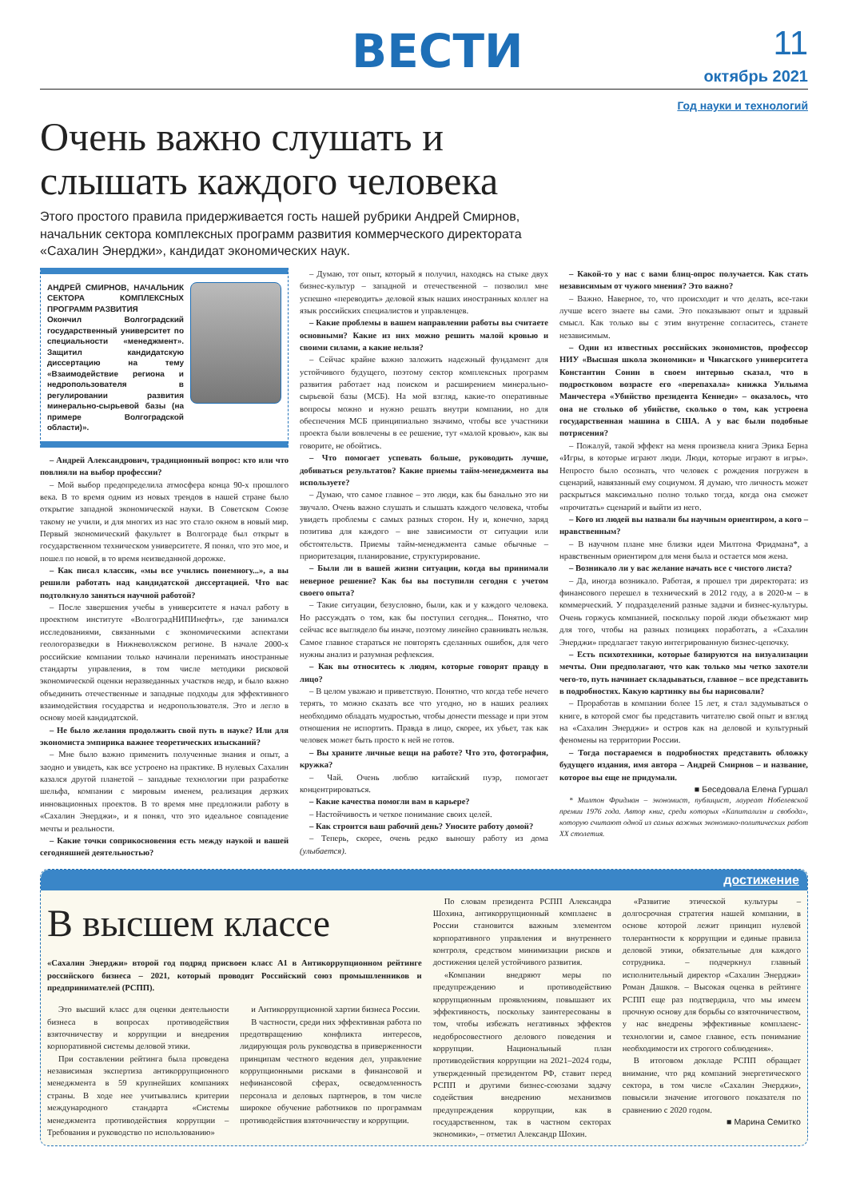ВЕСТИ
11
октябрь 2021
Год науки и технологий
Очень важно слушать и слышать каждого человека
Этого простого правила придерживается гость нашей рубрики Андрей Смирнов, начальник сектора комплексных программ развития коммерческого директората «Сахалин Энерджи», кандидат экономических наук.
АНДРЕЙ СМИРНОВ, НАЧАЛЬНИК СЕКТОРА КОМПЛЕКСНЫХ ПРОГРАММ РАЗВИТИЯ
Окончил Волгоградский государственный университет по специальности «менеджмент». Защитил кандидатскую диссертацию на тему «Взаимодействие региона и недропользователя в регулировании развития минерально-сырьевой базы (на примере Волгоградской области)».
– Андрей Александрович, традиционный вопрос: кто или что повлияли на выбор профессии?
– Мой выбор предопределила атмосфера конца 90-х прошлого века. В то время одним из новых трендов в нашей стране было открытие западной экономической науки. В Советском Союзе такому не учили, и для многих из нас это стало окном в новый мир. Первый экономический факультет в Волгограде был открыт в государственном техническом университете. Я понял, что это мое, и пошел по новой, в то время неизведанной дорожке.
– Как писал классик, «мы все учились понемногу...», а вы решили работать над кандидатской диссертацией. Что вас подтолкнуло заняться научной работой?
– После завершения учебы в университете я начал работу в проектном институте «ВолгоградНИПИнефть», где занимался исследованиями, связанными с экономическими аспектами геологоразведки в Нижневолжском регионе. В начале 2000-х российские компании только начинали перенимать иностранные стандарты управления, в том числе методики рисковой экономической оценки неразведанных участков недр, и было важно объединить отечественные и западные подходы для эффективного взаимодействия государства и недропользователя. Это и легло в основу моей кандидатской.
– Не было желания продолжить свой путь в науке? Или для экономиста эмпирика важнее теоретических изысканий?
– Мне было важно применить полученные знания и опыт, а заодно и увидеть, как все устроено на практике. В нулевых Сахалин казался другой планетой – западные технологии при разработке шельфа, компании с мировым именем, реализация дерзких инновационных проектов. В то время мне предложили работу в «Сахалин Энерджи», и я понял, что это идеальное совпадение мечты и реальности.
– Какие точки соприкосновения есть между наукой и вашей сегодняшней деятельностью?
– Думаю, тот опыт, который я получил, находясь на стыке двух бизнес-культур – западной и отечественной – позволил мне успешно «переводить» деловой язык наших иностранных коллег на язык российских специалистов и управленцев.
– Какие проблемы в вашем направлении работы вы считаете основными? Какие из них можно решить малой кровью и своими силами, а какие нельзя?
– Сейчас крайне важно заложить надежный фундамент для устойчивого будущего, поэтому сектор комплексных программ развития работает над поиском и расширением минерально-сырьевой базы (МСБ). На мой взгляд, какие-то оперативные вопросы можно и нужно решать внутри компании, но для обеспечения МСБ принципиально значимо, чтобы все участники проекта были вовлечены в ее решение, тут «малой кровью», как вы говорите, не обойтись.
– Что помогает успевать больше, руководить лучше, добиваться результатов? Какие приемы тайм-менеджмента вы используете?
– Думаю, что самое главное – это люди, как бы банально это ни звучало. Очень важно слушать и слышать каждого человека, чтобы увидеть проблемы с самых разных сторон. Ну и, конечно, заряд позитива для каждого – вне зависимости от ситуации или обстоятельств. Приемы тайм-менеджмента самые обычные – приоритезация, планирование, структурирование.
– Были ли в вашей жизни ситуации, когда вы принимали неверное решение? Как бы вы поступили сегодня с учетом своего опыта?
– Такие ситуации, безусловно, были, как и у каждого человека. Но рассуждать о том, как бы поступил сегодня... Понятно, что сейчас все выглядело бы иначе, поэтому линейно сравнивать нельзя. Самое главное стараться не повторять сделанных ошибок, для чего нужны анализ и разумная рефлексия.
– Как вы относитесь к людям, которые говорят правду в лицо?
– В целом уважаю и приветствую. Понятно, что когда тебе нечего терять, то можно сказать все что угодно, но в наших реалиях необходимо обладать мудростью, чтобы донести message и при этом отношения не испортить. Правда в лицо, скорее, их убьет, так как человек может быть просто к ней не готов.
– Вы храните личные вещи на работе? Что это, фотография, кружка?
– Чай. Очень люблю китайский пуэр, помогает концентрироваться.
– Какие качества помогли вам в карьере?
– Настойчивость и четкое понимание своих целей.
– Как строится ваш рабочий день? Уносите работу домой?
– Теперь, скорее, очень редко выношу работу из дома (улыбается).
– Какой-то у нас с вами блиц-опрос получается. Как стать независимым от чужого мнения? Это важно?
– Важно. Наверное, то, что происходит и что делать, все-таки лучше всего знаете вы сами. Это показывают опыт и здравый смысл. Как только вы с этим внутренне согласитесь, станете независимым.
– Один из известных российских экономистов, профессор НИУ «Высшая школа экономики» и Чикагского университета Константин Сонин в своем интервью сказал, что в подростковом возрасте его «перепахала» книжка Уильяма Манчестера «Убийство президента Кеннеди» – оказалось, что она не столько об убийстве, сколько о том, как устроена государственная машина в США. А у вас были подобные потрясения?
– Пожалуй, такой эффект на меня произвела книга Эрика Берна «Игры, в которые играют люди. Люди, которые играют в игры». Непросто было осознать, что человек с рождения погружен в сценарий, навязанный ему социумом. Я думаю, что личность может раскрыться максимально полно только тогда, когда она сможет «прочитать» сценарий и выйти из него.
– Кого из людей вы назвали бы научным ориентиром, а кого – нравственным?
– В научном плане мне близки идеи Милтона Фридмана*, а нравственным ориентиром для меня была и остается моя жена.
– Возникало ли у вас желание начать все с чистого листа?
– Да, иногда возникало. Работая, я прошел три директората: из финансового перешел в технический в 2012 году, а в 2020-м – в коммерческий. У подразделений разные задачи и бизнес-культуры. Очень горжусь компанией, поскольку порой люди объезжают мир для того, чтобы на разных позициях поработать, а «Сахалин Энерджи» предлагает такую интегрированную бизнес-цепочку.
– Есть психотехники, которые базируются на визуализации мечты. Они предполагают, что как только мы четко захотели чего-то, путь начинает складываться, главное – все представить в подробностях. Какую картинку вы бы нарисовали?
– Проработав в компании более 15 лет, я стал задумываться о книге, в которой смог бы представить читателю свой опыт и взгляд на «Сахалин Энерджи» и остров как на деловой и культурный феномены на территории России.
– Тогда постараемся в подробностях представить обложку будущего издания, имя автора – Андрей Смирнов – и название, которое вы еще не придумали.
■ Беседовала Елена Гуршал
* Милтон Фридман – экономист, публицист, лауреат Нобелевской премии 1976 года. Автор книг, среди которых «Капитализм и свобода», которую считают одной из самых важных экономико-политических работ XX столетия.
достижение
В высшем классе
«Сахалин Энерджи» второй год подряд присвоен класс А1 в Антикоррупционном рейтинге российского бизнеса – 2021, который проводит Российский союз промышленников и предпринимателей (РСПП).
Это высший класс для оценки деятельности бизнеса в вопросах противодействия взяточничеству и коррупции и внедрения корпоративной системы деловой этики.
При составлении рейтинга была проведена независимая экспертиза антикоррупционного менеджмента в 59 крупнейших компаниях страны. В ходе нее учитывались критерии международного стандарта «Системы менеджмента противодействия коррупции – Требования и руководство по использованию»
и Антикоррупционной хартии бизнеса России.
В частности, среди них эффективная работа по предотвращению конфликта интересов, лидирующая роль руководства в приверженности принципам честного ведения дел, управление коррупционными рисками в финансовой и нефинансовой сферах, осведомленность персонала и деловых партнеров, в том числе широкое обучение работников по программам противодействия взяточничеству и коррупции.
По словам президента РСПП Александра Шохина, антикоррупционный комплаенс в России становится важным элементом корпоративного управления и внутреннего контроля, средством минимизации рисков и достижения целей устойчивого развития.
«Компании внедряют меры по предупреждению и противодействию коррупционным проявлениям, повышают их эффективность, поскольку заинтересованы в том, чтобы избежать негативных эффектов недобросовестного делового поведения и коррупции. Национальный план противодействия коррупции на 2021–2024 годы, утвержденный президентом РФ, ставит перед РСПП и другими бизнес-союзами задачу содействия внедрению механизмов предупреждения коррупции, как в государственном, так в частном секторах экономики», – отметил Александр Шохин.
«Развитие этической культуры – долгосрочная стратегия нашей компании, в основе которой лежит принцип нулевой толерантности к коррупции и единые правила деловой этики, обязательные для каждого сотрудника. – подчеркнул главный исполнительный директор «Сахалин Энерджи» Роман Дашков. – Высокая оценка в рейтинге РСПП еще раз подтвердила, что мы имеем прочную основу для борьбы со взяточничеством, у нас внедрены эффективные комплаенс-технологии и, самое главное, есть понимание необходимости их строгого соблюдения».
В итоговом докладе РСПП обращает внимание, что ряд компаний энергетического сектора, в том числе «Сахалин Энерджи», повысили значение итогового показателя по сравнению с 2020 годом.
■ Марина Семитко